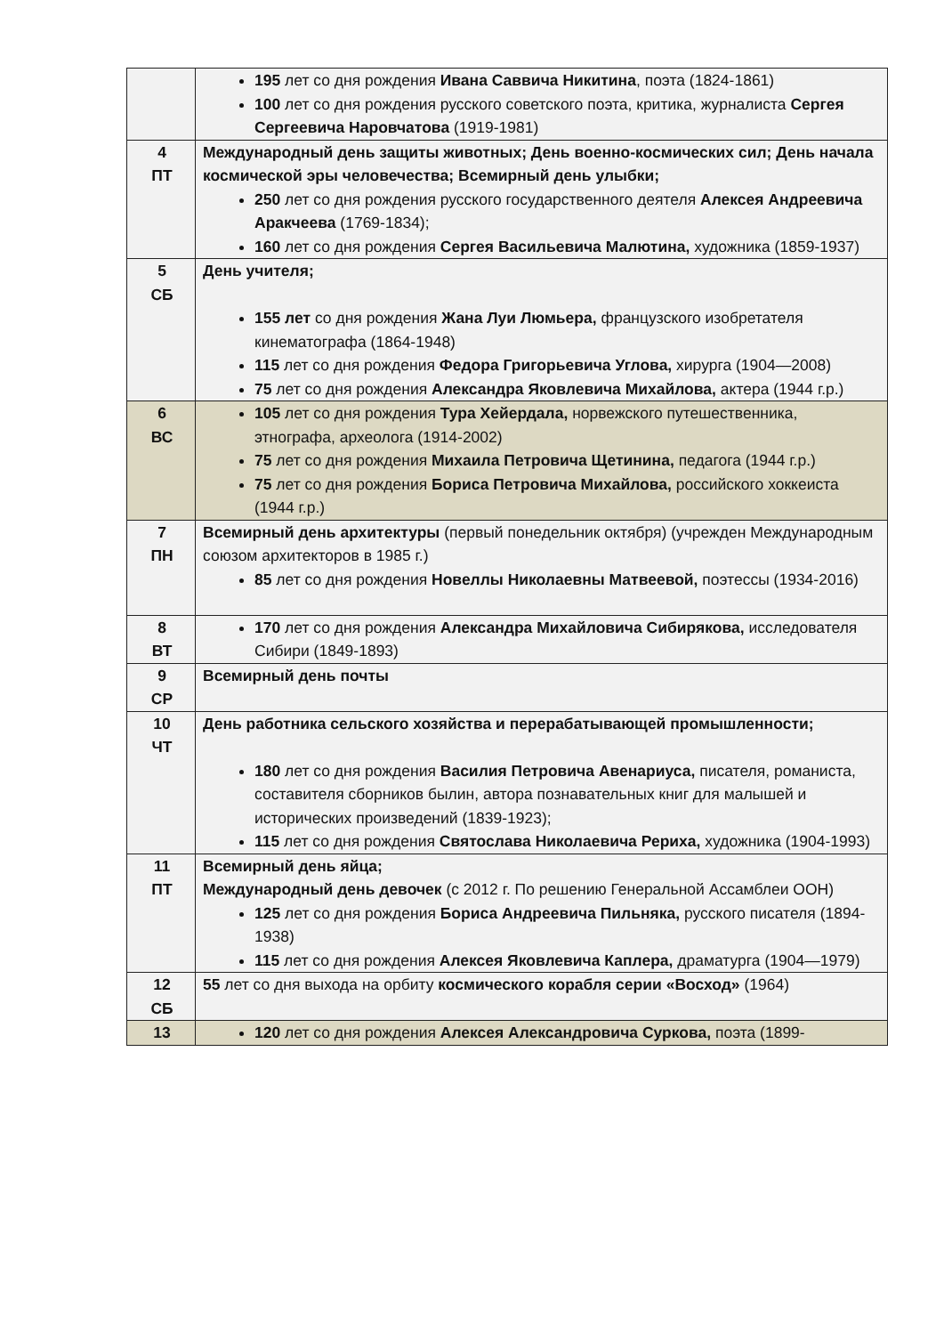| | 195 лет со дня рождения Ивана Саввича Никитина , поэта (1824-1861) 100 лет со дня рождения русского советского поэта, критика, журналиста Сергея Сергеевича Наровчатова (1919-1981) |
| 4 ПТ | Международный день защиты животных; День военно-космических сил; День начала космической эры человечества; Всемирный день улыбки; 250 лет со дня рождения русского государственного деятеля Алексея Андреевича Аракчеева (1769-1834); 160 лет со дня рождения Сергея Васильевича Малютина, художника (1859-1937) |
| 5 СБ | День учителя; 155 лет со дня рождения Жана Луи Люмьера, французского изобретателя кинематографа (1864-1948) 115 лет со дня рождения Федора Григорьевича Углова, хирурга (1904—2008) 75 лет со дня рождения Александра Яковлевича Михайлова, актера (1944 г.р.) |
| 6 ВС | 105 лет со дня рождения Тура Хейердала, норвежского путешественника, этнографа, археолога (1914-2002) 75 лет со дня рождения Михаила Петровича Щетинина, педагога (1944 г.р.) 75 лет со дня рождения Бориса Петровича Михайлова, российского хоккеиста (1944 г.р.) |
| 7 ПН | Всемирный день архитектуры (первый понедельник октября) (учрежден Международным союзом архитекторов в 1985 г.) 85 лет со дня рождения Новеллы Николаевны Матвеевой, поэтессы (1934-2016) |
| 8 ВТ | 170 лет со дня рождения Александра Михайловича Сибирякова, исследователя Сибири (1849-1893) |
| 9 СР | Всемирный день почты |
| 10 ЧТ | День работника сельского хозяйства и перерабатывающей промышленности; 180 лет со дня рождения Василия Петровича Авенариуса, писателя, романиста, составителя сборников былин, автора познавательных книг для малышей и исторических произведений (1839-1923); 115 лет со дня рождения Святослава Николаевича Рериха, художника (1904-1993) |
| 11 ПТ | Всемирный день яйца; Международный день девочек (с 2012 г. По решению Генеральной Ассамблеи ООН) 125 лет со дня рождения Бориса Андреевича Пильняка, русского писателя (1894-1938) 115 лет со дня рождения Алексея Яковлевича Каплера, драматурга (1904—1979) |
| 12 СБ | 55 лет со дня выхода на орбиту космического корабля серии «Восход» (1964) |
| 13 | 120 лет со дня рождения Алексея Александровича Суркова, поэта (1899- |